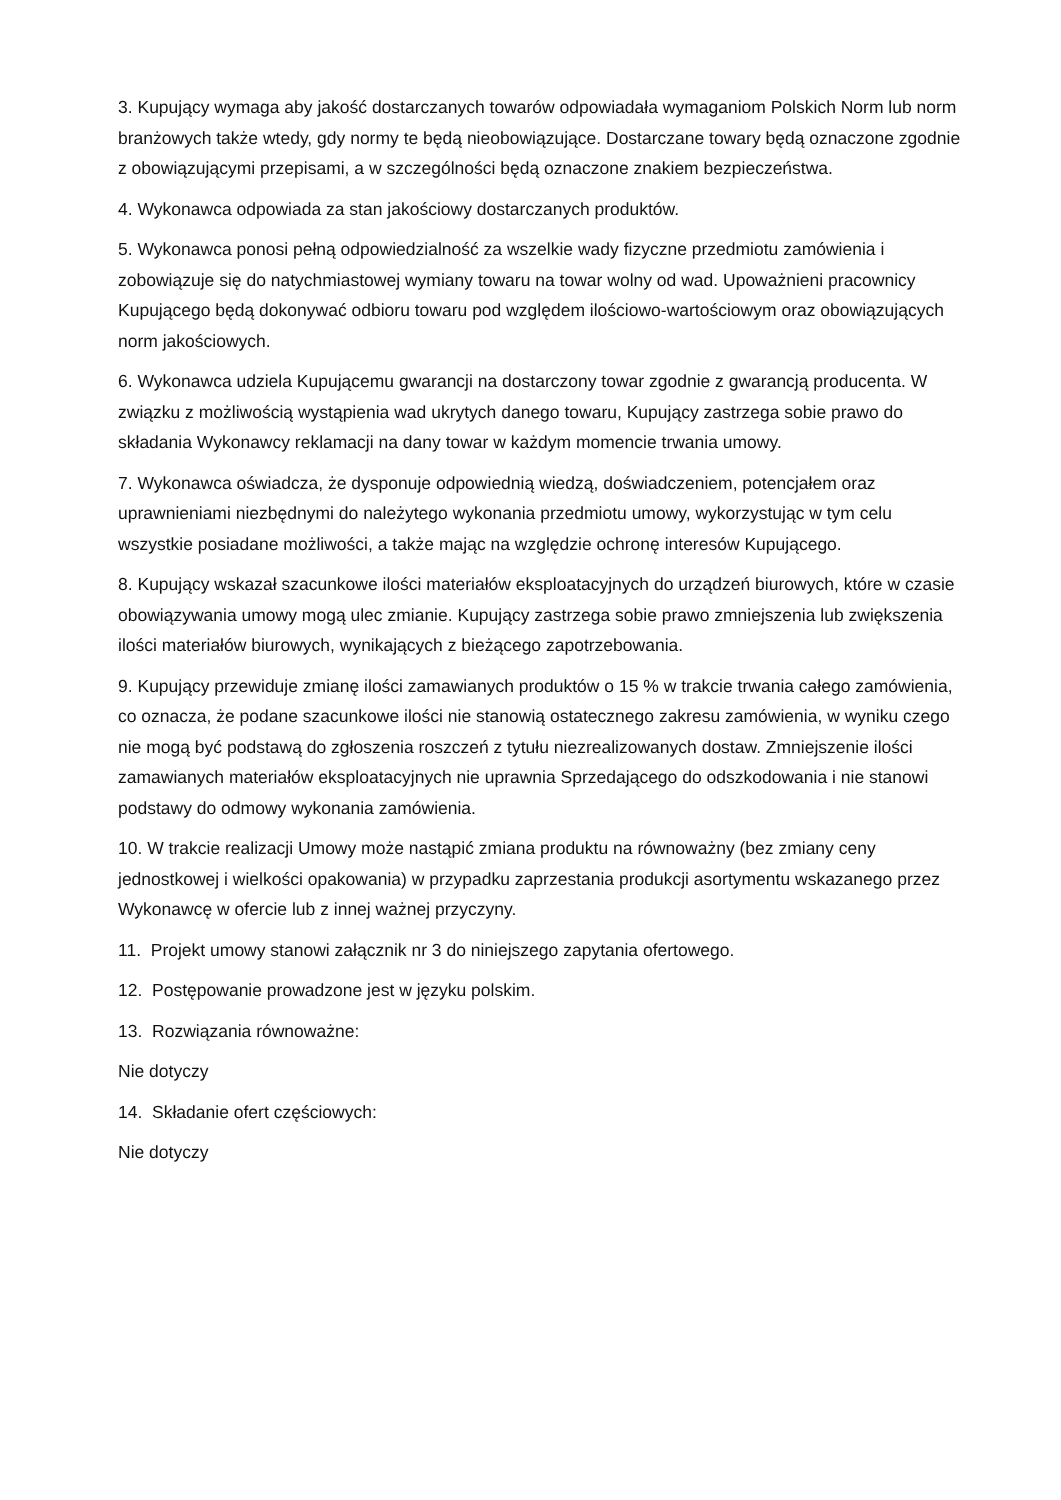3. Kupujący wymaga aby jakość dostarczanych towarów odpowiadała wymaganiom Polskich Norm lub norm branżowych także wtedy, gdy normy te będą nieobowiązujące. Dostarczane towary będą oznaczone zgodnie z obowiązującymi przepisami, a w szczególności będą oznaczone znakiem bezpieczeństwa.
4. Wykonawca odpowiada za stan jakościowy dostarczanych produktów.
5. Wykonawca ponosi pełną odpowiedzialność za wszelkie wady fizyczne przedmiotu zamówienia i zobowiązuje się do natychmiastowej wymiany towaru na towar wolny od wad. Upoważnieni pracownicy Kupującego będą dokonywać odbioru towaru pod względem ilościowo-wartościowym oraz obowiązujących norm jakościowych.
6. Wykonawca udziela Kupującemu gwarancji na dostarczony towar zgodnie z gwarancją producenta. W związku z możliwością wystąpienia wad ukrytych danego towaru, Kupujący zastrzega sobie prawo do składania Wykonawcy reklamacji na dany towar w każdym momencie trwania umowy.
7. Wykonawca oświadcza, że dysponuje odpowiednią wiedzą, doświadczeniem, potencjałem oraz uprawnieniami niezbędnymi do należytego wykonania przedmiotu umowy, wykorzystując w tym celu wszystkie posiadane możliwości, a także mając na względzie ochronę interesów Kupującego.
8. Kupujący wskazał szacunkowe ilości materiałów eksploatacyjnych do urządzeń biurowych, które w czasie obowiązywania umowy mogą ulec zmianie. Kupujący zastrzega sobie prawo zmniejszenia lub zwiększenia ilości materiałów biurowych, wynikających z bieżącego zapotrzebowania.
9. Kupujący przewiduje zmianę ilości zamawianych produktów o 15 % w trakcie trwania całego zamówienia, co oznacza, że podane szacunkowe ilości nie stanowią ostatecznego zakresu zamówienia, w wyniku czego nie mogą być podstawą do zgłoszenia roszczeń z tytułu niezrealizowanych dostaw. Zmniejszenie ilości zamawianych materiałów eksploatacyjnych nie uprawnia Sprzedającego do odszkodowania i nie stanowi podstawy do odmowy wykonania zamówienia.
10. W trakcie realizacji Umowy może nastąpić zmiana produktu na równoważny (bez zmiany ceny jednostkowej i wielkości opakowania) w przypadku zaprzestania produkcji asortymentu wskazanego przez Wykonawcę w ofercie lub z innej ważnej przyczyny.
11. Projekt umowy stanowi załącznik nr 3 do niniejszego zapytania ofertowego.
12. Postępowanie prowadzone jest w języku polskim.
13. Rozwiązania równoważne:
Nie dotyczy
14. Składanie ofert częściowych:
Nie dotyczy